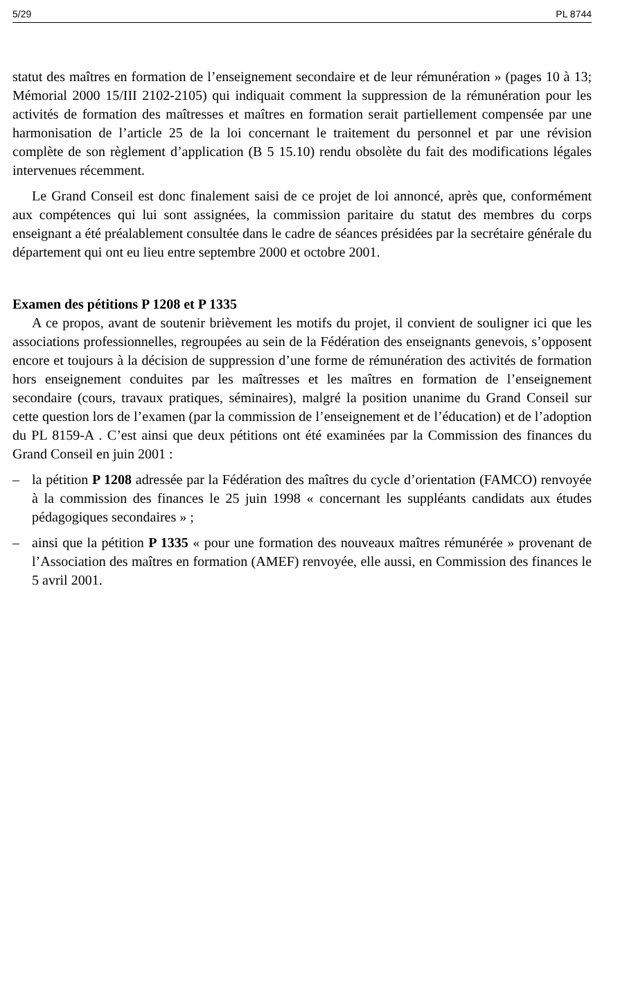5/29 PL 8744
statut des maîtres en formation de l’enseignement secondaire et de leur rémunération » (pages 10 à 13; Mémorial 2000 15/III 2102-2105) qui indiquait comment la suppression de la rémunération pour les activités de formation des maîtresses et maîtres en formation serait partiellement compensée par une harmonisation de l’article 25 de la loi concernant le traitement du personnel et par une révision complète de son règlement d’application (B 5 15.10) rendu obsolète du fait des modifications légales intervenues récemment.
Le Grand Conseil est donc finalement saisi de ce projet de loi annoncé, après que, conformément aux compétences qui lui sont assignées, la commission paritaire du statut des membres du corps enseignant a été préalablement consultée dans le cadre de séances présidées par la secrétaire générale du département qui ont eu lieu entre septembre 2000 et octobre 2001.
Examen des pétitions P 1208 et P 1335
A ce propos, avant de soutenir brièvement les motifs du projet, il convient de souligner ici que les associations professionnelles, regroupées au sein de la Fédération des enseignants genevois, s’opposent encore et toujours à la décision de suppression d’une forme de rémunération des activités de formation hors enseignement conduites par les maîtresses et les maîtres en formation de l’enseignement secondaire (cours, travaux pratiques, séminaires), malgré la position unanime du Grand Conseil sur cette question lors de l’examen (par la commission de l’enseignement et de l’éducation) et de l’adoption du PL 8159-A . C’est ainsi que deux pétitions ont été examinées par la Commission des finances du Grand Conseil en juin 2001 :
– la pétition P 1208 adressée par la Fédération des maîtres du cycle d’orientation (FAMCO) renvoyée à la commission des finances le 25 juin 1998 « concernant les suppléants candidats aux études pédagogiques secondaires » ;
– ainsi que la pétition P 1335 « pour une formation des nouveaux maîtres rémunérée » provenant de l’Association des maîtres en formation (AMEF) renvoyée, elle aussi, en Commission des finances le 5 avril 2001.